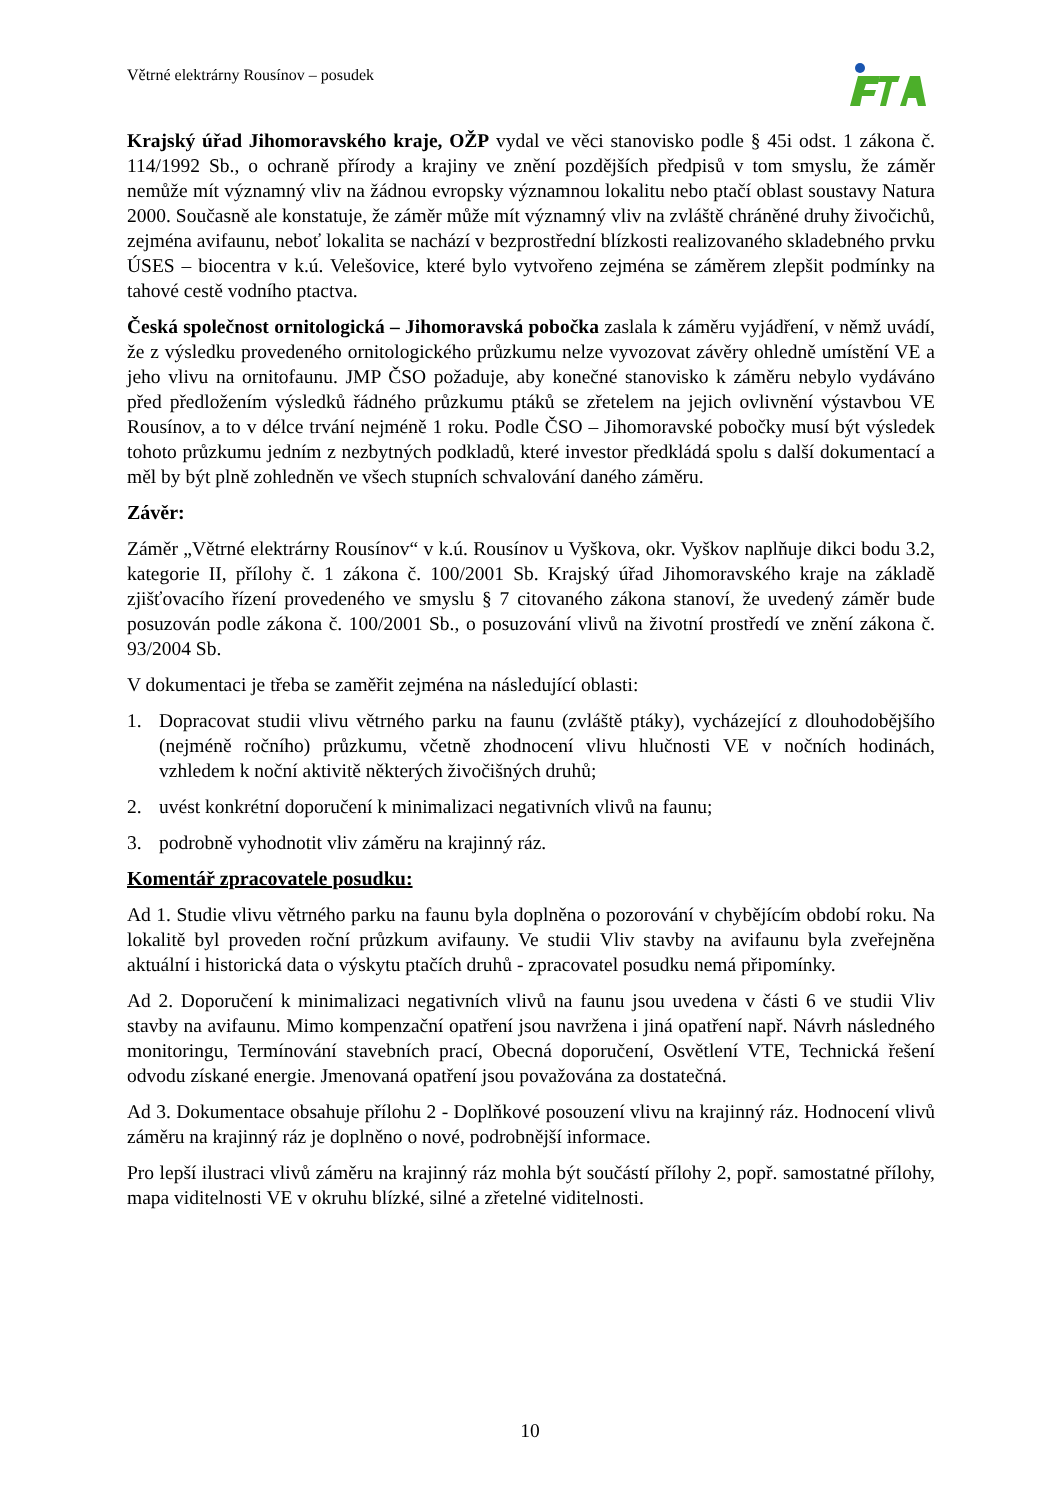Větrné elektrárny Rousínov – posudek
Krajský úřad Jihomoravského kraje, OŽP vydal ve věci stanovisko podle § 45i odst. 1 zákona č. 114/1992 Sb., o ochraně přírody a krajiny ve znění pozdějších předpisů v tom smyslu, že záměr nemůže mít významný vliv na žádnou evropsky významnou lokalitu nebo ptačí oblast soustavy Natura 2000. Současně ale konstatuje, že záměr může mít významný vliv na zvláště chráněné druhy živočichů, zejména avifaunu, neboť lokalita se nachází v bezprostřední blízkosti realizovaného skladebného prvku ÚSES – biocentra v k.ú. Velešovice, které bylo vytvořeno zejména se záměrem zlepšit podmínky na tahové cestě vodního ptactva.
Česká společnost ornitologická – Jihomoravská pobočka zaslala k záměru vyjádření, v němž uvádí, že z výsledku provedeného ornitologického průzkumu nelze vyvozovat závěry ohledně umístění VE a jeho vlivu na ornitofaunu. JMP ČSO požaduje, aby konečné stanovisko k záměru nebylo vydáváno před předložením výsledků řádného průzkumu ptáků se zřetelem na jejich ovlivnění výstavbou VE Rousínov, a to v délce trvání nejméně 1 roku. Podle ČSO – Jihomoravské pobočky musí být výsledek tohoto průzkumu jedním z nezbytných podkladů, které investor předkládá spolu s další dokumentací a měl by být plně zohledněn ve všech stupních schvalování daného záměru.
Závěr:
Záměr „Větrné elektrárny Rousínov“ v k.ú. Rousínov u Vyškova, okr. Vyškov naplňuje dikci bodu 3.2, kategorie II, přílohy č. 1 zákona č. 100/2001 Sb. Krajský úřad Jihomoravského kraje na základě zjišťovacího řízení provedeného ve smyslu § 7 citovaného zákona stanoví, že uvedený záměr bude posuzován podle zákona č. 100/2001 Sb., o posuzování vlivů na životní prostředí ve znění zákona č. 93/2004 Sb.
V dokumentaci je třeba se zaměřit zejména na následující oblasti:
1. Dopracovat studii vlivu větrného parku na faunu (zvláště ptáky), vycházející z dlouhodobějšího (nejméně ročního) průzkumu, včetně zhodnocení vlivu hlučnosti VE v nočních hodinách, vzhledem k noční aktivitě některých živočišných druhů;
2. uvést konkrétní doporučení k minimalizaci negativních vlivů na faunu;
3. podrobně vyhodnotit vliv záměru na krajinný ráz.
Komentář zpracovatele posudku:
Ad 1. Studie vlivu větrného parku na faunu byla doplněna o pozorování v chybějícím období roku. Na lokalitě byl proveden roční průzkum avifauny. Ve studii Vliv stavby na avifaunu byla zveřejněna aktuální i historická data o výskytu ptačích druhů - zpracovatel posudku nemá připomínky.
Ad 2. Doporučení k minimalizaci negativních vlivů na faunu jsou uvedena v části 6 ve studii Vliv stavby na avifaunu. Mimo kompenzační opatření jsou navržena i jiná opatření např. Návrh následného monitoringu, Termínování stavebních prací, Obecná doporučení, Osvětlení VTE, Technická řešení odvodu získané energie. Jmenovaná opatření jsou považována za dostatečná.
Ad 3. Dokumentace obsahuje přílohu 2 - Doplňkové posouzení vlivu na krajinný ráz. Hodnocení vlivů záměru na krajinný ráz je doplněno o nové, podrobnější informace.
Pro lepší ilustraci vlivů záměru na krajinný ráz mohla být součástí přílohy 2, popř. samostatné přílohy, mapa viditelnosti VE v okruhu blízké, silné a zřetelné viditelnosti.
10